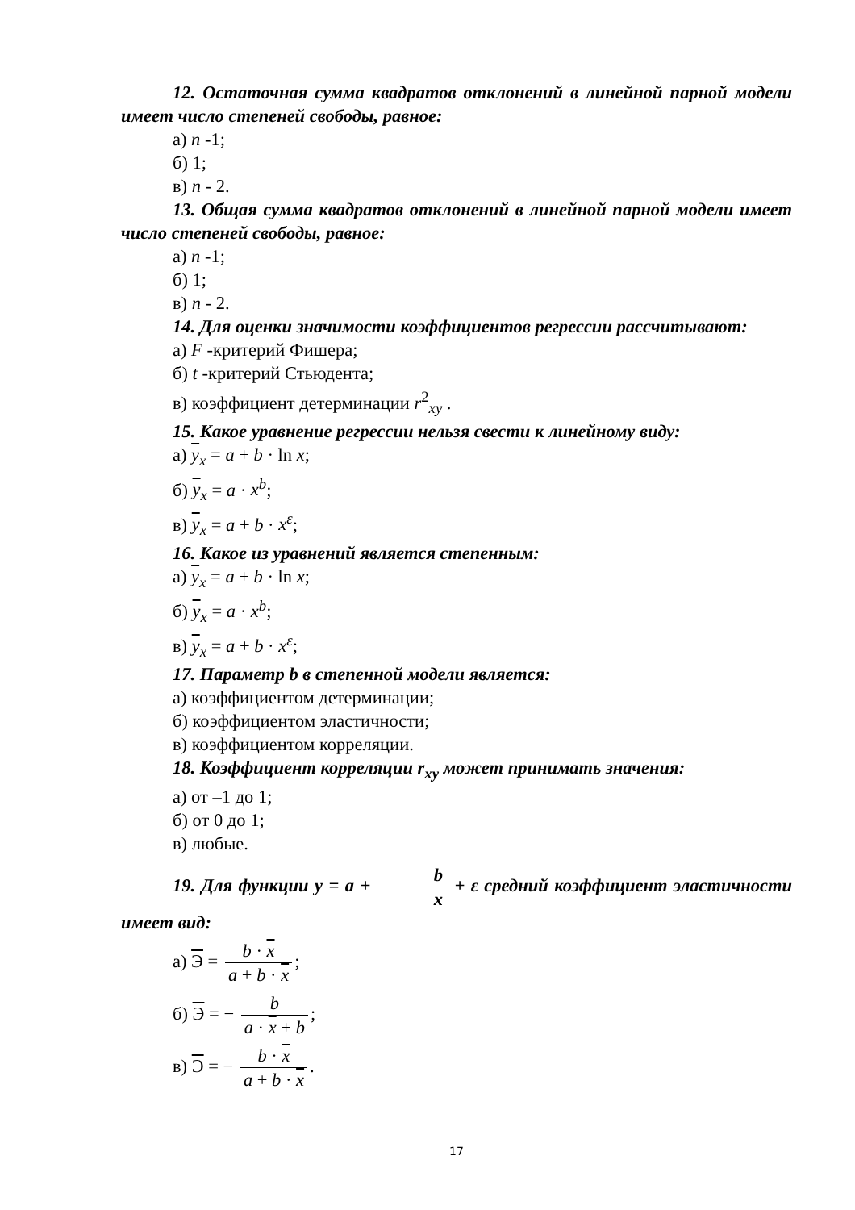12. Остаточная сумма квадратов отклонений в линейной парной модели имеет число степеней свободы, равное:
а) n -1;
б) 1;
в) n - 2.
13. Общая сумма квадратов отклонений в линейной парной модели имеет число степеней свободы, равное:
а) n -1;
б) 1;
в) n - 2.
14. Для оценки значимости коэффициентов регрессии рассчитывают:
а) F -критерий Фишера;
б) t -критерий Стьюдента;
в) коэффициент детерминации r<sup>2</sup><sub>xy</sub> .
15. Какое уравнение регрессии нельзя свести к линейному виду:
а) y<sub>x</sub> = a + b · ln x;
б) y<sub>x</sub> = a · x<sup>b</sup>;
в) y<sub>x</sub> = a + b · x<sup>ε</sup>;
16. Какое из уравнений является степенным:
а) y<sub>x</sub> = a + b · ln x;
б) y<sub>x</sub> = a · x<sup>b</sup>;
в) y<sub>x</sub> = a + b · x<sup>ε</sup>;
17. Параметр b в степенной модели является:
а) коэффициентом детерминации;
б) коэффициентом эластичности;
в) коэффициентом корреляции.
18. Коэффициент корреляции r<sub>xy</sub> может принимать значения:
а) от –1 до 1;
б) от 0 до 1;
в) любые.
19. Для функции y = a + b x + ε средний коэффициент эластичности имеет вид:
а) Э = b · x a + b · x;
б) Э = − b a · x + b;
в) Э = − b · x a + b · x.
17